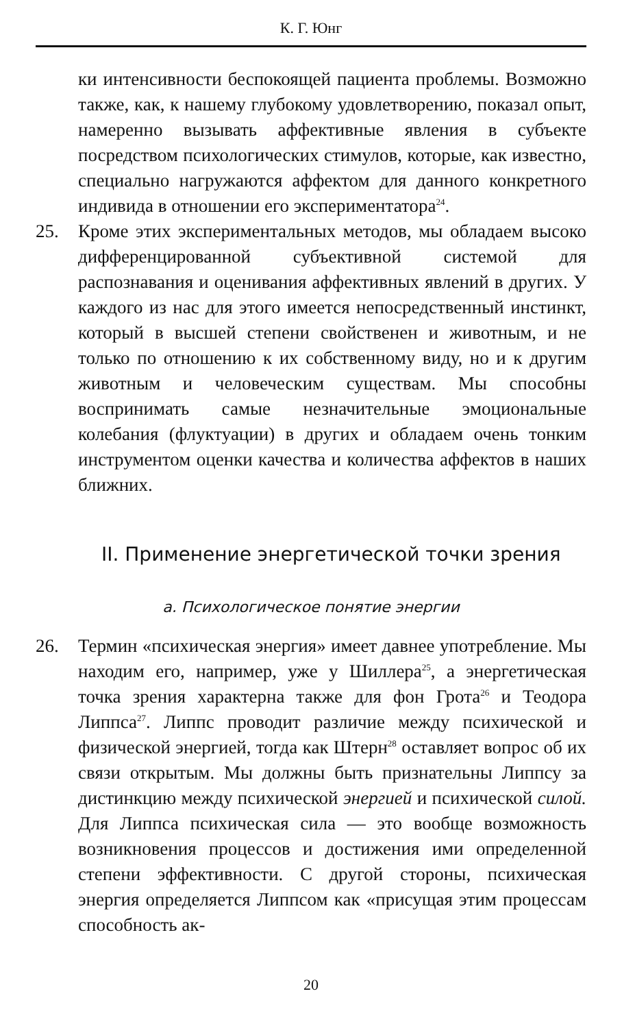К. Г. Юнг
ки интенсивности беспокоящей пациента проблемы. Возможно также, как, к нашему глубокому удовлетворению, показал опыт, намеренно вызывать аффективные явления в субъекте посредством психологических стимулов, которые, как известно, специально нагружаются аффектом для данного конкретного индивида в отношении его экспериментатора<sup>24</sup>.
25. Кроме этих экспериментальных методов, мы обладаем высоко дифференцированной субъективной системой для распознавания и оценивания аффективных явлений в других. У каждого из нас для этого имеется непосредственный инстинкт, который в высшей степени свойственен и животным, и не только по отношению к их собственному виду, но и к другим животным и человеческим существам. Мы способны воспринимать самые незначительные эмоциональные колебания (флуктуации) в других и обладаем очень тонким инструментом оценки качества и количества аффектов в наших ближних.
II. Применение энергетической точки зрения
a. Психологическое понятие энергии
26. Термин «психическая энергия» имеет давнее употребление. Мы находим его, например, уже у Шиллера<sup>25</sup>, а энергетическая точка зрения характерна также для фон Грота<sup>26</sup> и Теодора Липпса<sup>27</sup>. Липпс проводит различие между психической и физической энергией, тогда как Штерн<sup>28</sup> оставляет вопрос об их связи открытым. Мы должны быть признательны Липпсу за дистинкцию между психической энергией и психической силой. Для Липпса психическая сила — это вообще возможность возникновения процессов и достижения ими определенной степени эффективности. С другой стороны, психическая энергия определяется Липпсом как «присущая этим процессам способность ак-
20